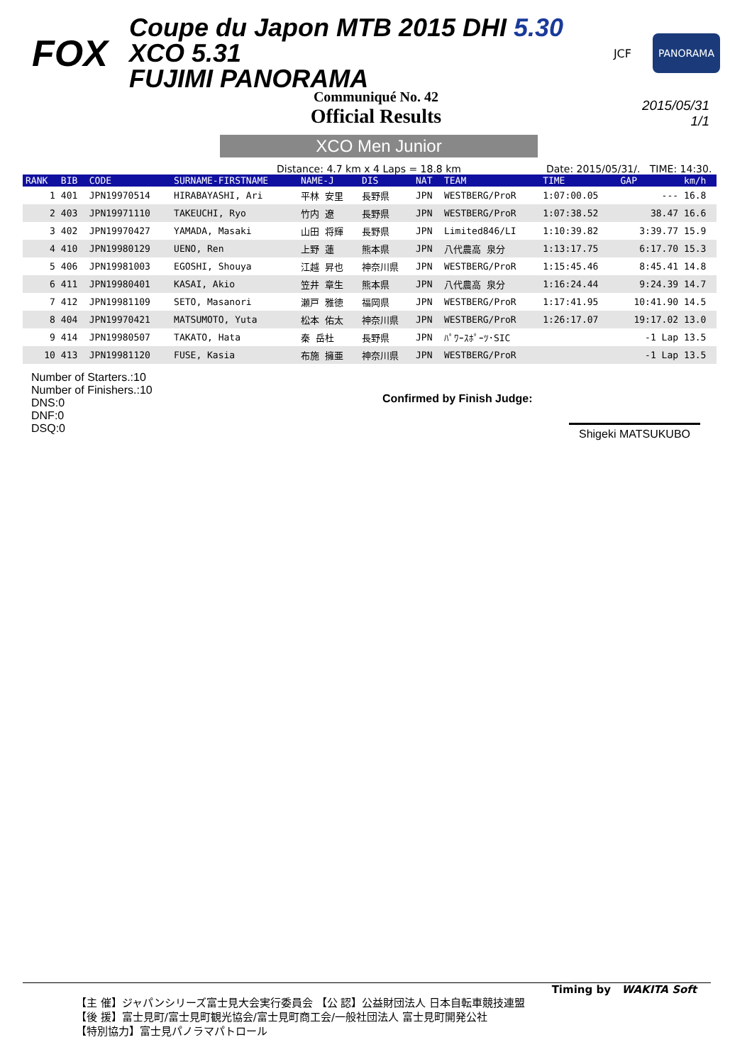FOX
Coupe du Japon MTB 2015 DHI 5.30 XCO 5.31
FUJIMI PANORAMA
JCF
PANORAMA
Communiqué No. 42
Official Results
2015/05/31
1/1
XCO Men Junior
Distance: 4.7 km x 4 Laps = 18.8 km Date: 2015/05/31/. TIME: 14:30.
| RANK | BIB | CODE | SURNAME-FIRSTNAME | NAME-J | DIS | NAT | TEAM | TIME | GAP | km/h |
| --- | --- | --- | --- | --- | --- | --- | --- | --- | --- | --- |
| 1 | 401 | JPN19970514 | HIRABAYASHI, Ari | 平林 安里 | 長野県 | JPN | WESTBERG/ProR | 1:07:00.05 | --- | 16.8 |
| 2 | 403 | JPN19971110 | TAKEUCHI, Ryo | 竹内 遼 | 長野県 | JPN | WESTBERG/ProR | 1:07:38.52 | 38.47 | 16.6 |
| 3 | 402 | JPN19970427 | YAMADA, Masaki | 山田 将輝 | 長野県 | JPN | Limited846/LI | 1:10:39.82 | 3:39.77 | 15.9 |
| 4 | 410 | JPN19980129 | UENO, Ren | 上野 蓮 | 熊本県 | JPN | 八代農高 泉分 | 1:13:17.75 | 6:17.70 | 15.3 |
| 5 | 406 | JPN19981003 | EGOSHI, Shouya | 江越 昇也 | 神奈川県 | JPN | WESTBERG/ProR | 1:15:45.46 | 8:45.41 | 14.8 |
| 6 | 411 | JPN19980401 | KASAI, Akio | 笠井 章生 | 熊本県 | JPN | 八代農高 泉分 | 1:16:24.44 | 9:24.39 | 14.7 |
| 7 | 412 | JPN19981109 | SETO, Masanori | 瀬戸 雅徳 | 福岡県 | JPN | WESTBERG/ProR | 1:17:41.95 | 10:41.90 | 14.5 |
| 8 | 404 | JPN19970421 | MATSUMOTO, Yuta | 松本 佑太 | 神奈川県 | JPN | WESTBERG/ProR | 1:26:17.07 | 19:17.02 | 13.0 |
| 9 | 414 | JPN19980507 | TAKATO, Hata | 秦 岳杜 | 長野県 | JPN | ﾊﾟﾜｰｽﾎﾟｰﾂ･SIC | | -1 Lap | 13.5 |
| 10 | 413 | JPN19981120 | FUSE, Kasia | 布施 擁亜 | 神奈川県 | JPN | WESTBERG/ProR | | -1 Lap | 13.5 |
Number of Starters.:10
Number of Finishers.:10
DNS:0
DNF:0
DSQ:0
Confirmed by Finish Judge:
Shigeki MATSUKUBO
Timing by WAKITA Soft
【主 催】ジャパンシリーズ富士見大会実行委員会 【公 認】公益財団法人 日本自転車競技連盟
【後 援】富士見町/富士見町観光協会/富士見町商工会/一般社団法人 富士見町開発公社
【特別協力】富士見パノラマパトロール